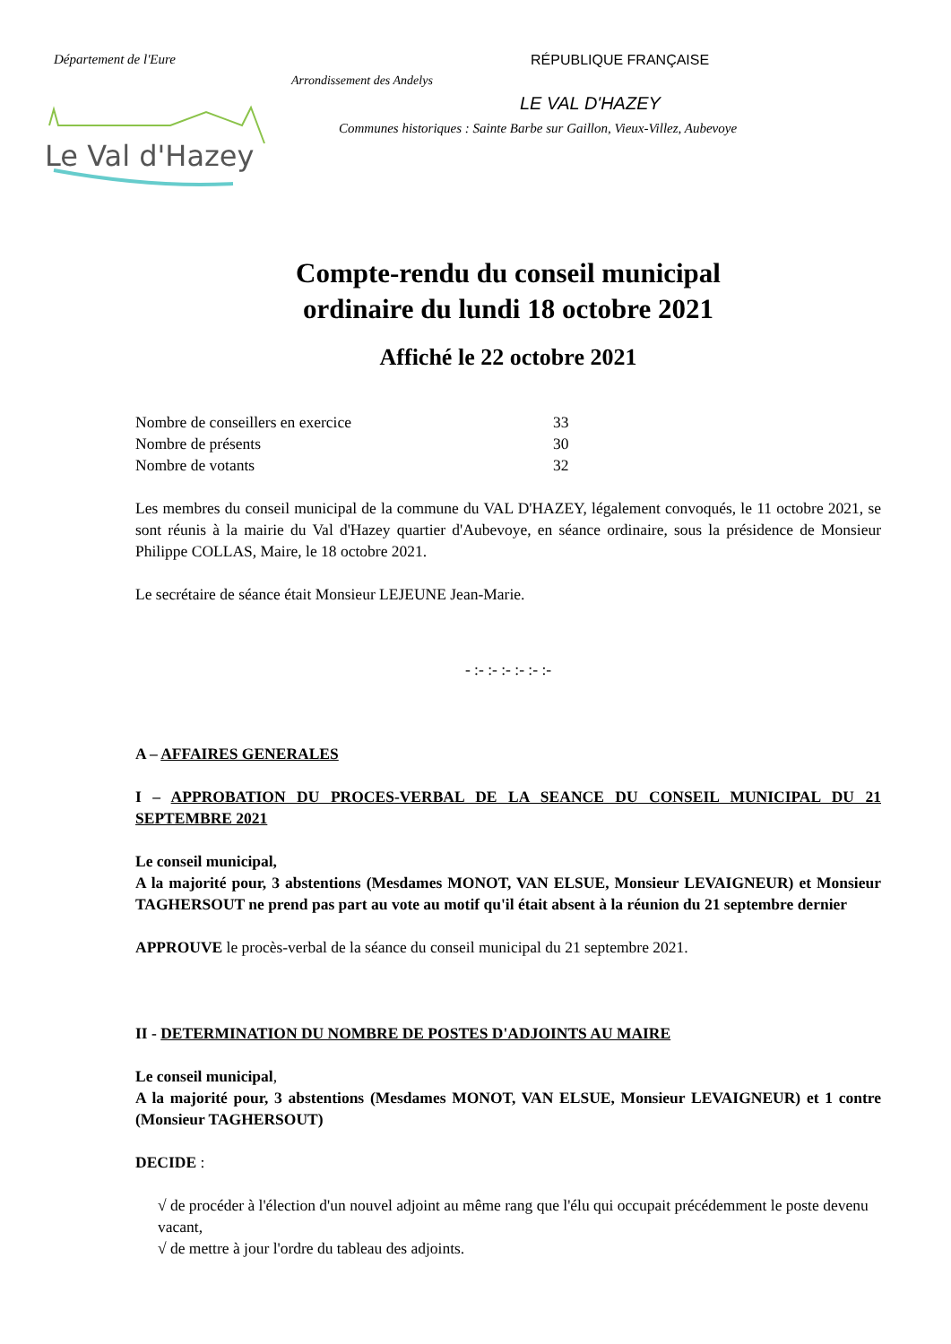Département de l'Eure RÉPUBLIQUE FRANÇAISE
Arrondissement des Andelys
LE VAL D'HAZEY
Communes historiques : Sainte Barbe sur Gaillon, Vieux-Villez, Aubevoye
Le Val d'Hazey
Compte-rendu du conseil municipal
ordinaire du lundi 18 octobre 2021
Affiché le 22 octobre 2021
Nombre de conseillers en exercice 33
Nombre de présents 30
Nombre de votants 32
Les membres du conseil municipal de la commune du VAL D'HAZEY, légalement convoqués, le 11 octobre 2021, se sont réunis à la mairie du Val d'Hazey quartier d'Aubevoye, en séance ordinaire, sous la présidence de Monsieur Philippe COLLAS, Maire, le 18 octobre 2021.
Le secrétaire de séance était Monsieur LEJEUNE Jean-Marie.
- :- :- :- :- :- :-
A – AFFAIRES GENERALES
I – APPROBATION DU PROCES-VERBAL DE LA SEANCE DU CONSEIL MUNICIPAL DU 21 SEPTEMBRE 2021
Le conseil municipal,
A la majorité pour, 3 abstentions (Mesdames MONOT, VAN ELSUE, Monsieur LEVAIGNEUR) et Monsieur TAGHERSOUT ne prend pas part au vote au motif qu'il était absent à la réunion du 21 septembre dernier
APPROUVE le procès-verbal de la séance du conseil municipal du 21 septembre 2021.
II - DETERMINATION DU NOMBRE DE POSTES D'ADJOINTS AU MAIRE
Le conseil municipal,
A la majorité pour, 3 abstentions (Mesdames MONOT, VAN ELSUE, Monsieur LEVAIGNEUR) et 1 contre (Monsieur TAGHERSOUT)
DECIDE :
√ de procéder à l'élection d'un nouvel adjoint au même rang que l'élu qui occupait précédemment le poste devenu vacant,
√ de mettre à jour l'ordre du tableau des adjoints.